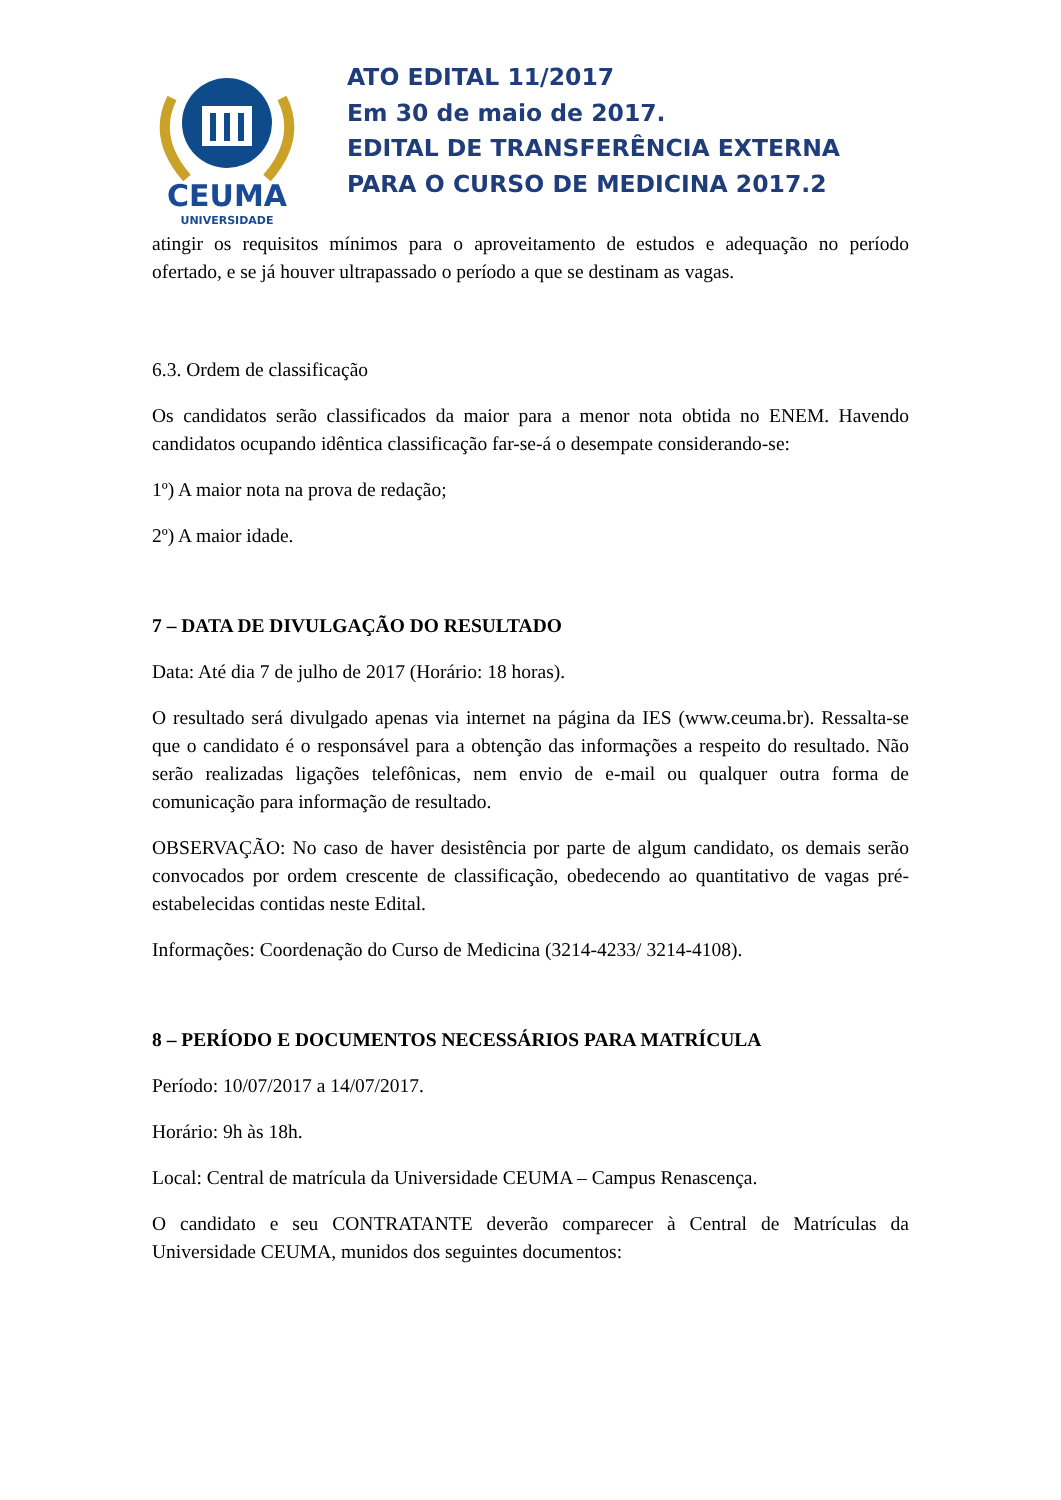CEUMA
UNIVERSIDADE
ATO EDITAL 11/2017
Em 30 de maio de 2017.
EDITAL DE TRANSFERÊNCIA EXTERNA
PARA O CURSO DE MEDICINA 2017.2
atingir os requisitos mínimos para o aproveitamento de estudos e adequação no período ofertado, e se já houver ultrapassado o período a que se destinam as vagas.
6.3. Ordem de classificação
Os candidatos serão classificados da maior para a menor nota obtida no ENEM. Havendo candidatos ocupando idêntica classificação far-se-á o desempate considerando-se:
1º) A maior nota na prova de redação;
2º) A maior idade.
7 – DATA DE DIVULGAÇÃO DO RESULTADO
Data: Até dia 7 de julho de 2017 (Horário: 18 horas).
O resultado será divulgado apenas via internet na página da IES (www.ceuma.br). Ressalta-se que o candidato é o responsável para a obtenção das informações a respeito do resultado. Não serão realizadas ligações telefônicas, nem envio de e-mail ou qualquer outra forma de comunicação para informação de resultado.
OBSERVAÇÃO: No caso de haver desistência por parte de algum candidato, os demais serão convocados por ordem crescente de classificação, obedecendo ao quantitativo de vagas pré-estabelecidas contidas neste Edital.
Informações: Coordenação do Curso de Medicina (3214-4233/ 3214-4108).
8 – PERÍODO E DOCUMENTOS NECESSÁRIOS PARA MATRÍCULA
Período: 10/07/2017 a 14/07/2017.
Horário: 9h às 18h.
Local: Central de matrícula da Universidade CEUMA – Campus Renascença.
O candidato e seu CONTRATANTE deverão comparecer à Central de Matrículas da Universidade CEUMA, munidos dos seguintes documentos: